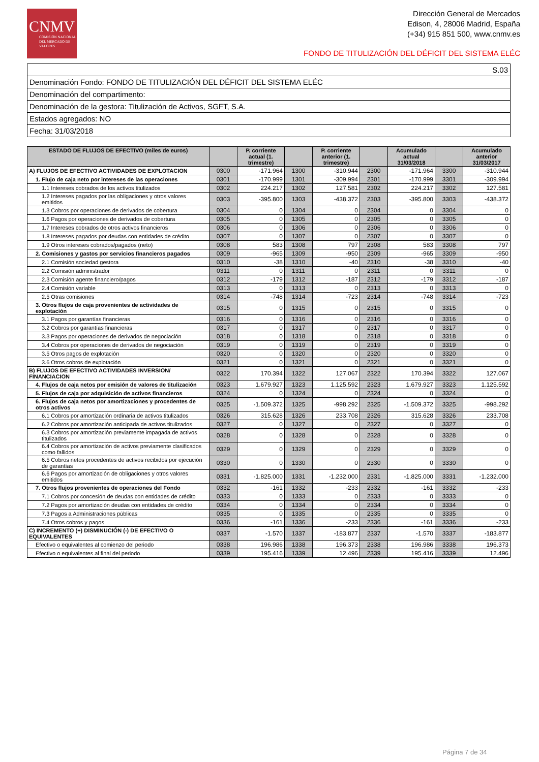CNMV
COMISIÓN NACIONAL DEL MERCADO DE VALORES
Dirección General de Mercados
Edison, 4, 28006 Madrid, España
(+34) 915 851 500, www.cnmv.es
FONDO DE TITULIZACIÓN DEL DÉFICIT DEL SISTEMA ELÉC
| S.03 |
| Denominación Fondo: FONDO DE TITULIZACIÓN DEL DÉFICIT DEL SISTEMA ELÉC |
| Denominación del compartimento: |
| Denominación de la gestora: Titulización de Activos, SGFT, S.A. |
| Estados agregados: NO |
| Fecha: 31/03/2018 |
| ESTADO DE FLUJOS DE EFECTIVO (miles de euros) | | P. corriente actual (1. trimestre) | | P. corriente anterior (1. trimestre) | | Acumulado actual 31/03/2018 | | Acumulado anterior 31/03/2017 |
| --- | --- | --- | --- | --- | --- | --- | --- | --- |
| A) FLUJOS DE EFECTIVO ACTIVIDADES DE EXPLOTACION | 0300 | -171.964 | 1300 | -310.944 | 2300 | -171.964 | 3300 | -310.944 |
| 1. Flujo de caja neto por intereses de las operaciones | 0301 | -170.999 | 1301 | -309.994 | 2301 | -170.999 | 3301 | -309.994 |
| 1.1 Intereses cobrados de los activos titulizados | 0302 | 224.217 | 1302 | 127.581 | 2302 | 224.217 | 3302 | 127.581 |
| 1.2 Intereses pagados por las obligaciones y otros valores emitidos | 0303 | -395.800 | 1303 | -438.372 | 2303 | -395.800 | 3303 | -438.372 |
| 1.3 Cobros por operaciones de derivados de cobertura | 0304 | 0 | 1304 | 0 | 2304 | 0 | 3304 | 0 |
| 1.6 Pagos por operaciones de derivados de cobertura | 0305 | 0 | 1305 | 0 | 2305 | 0 | 3305 | 0 |
| 1.7 Intereses cobrados de otros activos financieros | 0306 | 0 | 1306 | 0 | 2306 | 0 | 3306 | 0 |
| 1.8 Intereses pagados por deudas con entidades de crédito | 0307 | 0 | 1307 | 0 | 2307 | 0 | 3307 | 0 |
| 1.9 Otros intereses cobrados/pagados (neto) | 0308 | 583 | 1308 | 797 | 2308 | 583 | 3308 | 797 |
| 2. Comisiones y gastos por servicios financieros pagados | 0309 | -965 | 1309 | -950 | 2309 | -965 | 3309 | -950 |
| 2.1 Comisión sociedad gestora | 0310 | -38 | 1310 | -40 | 2310 | -38 | 3310 | -40 |
| 2.2 Comisión administrador | 0311 | 0 | 1311 | 0 | 2311 | 0 | 3311 | 0 |
| 2.3 Comisión agente financiero/pagos | 0312 | -179 | 1312 | -187 | 2312 | -179 | 3312 | -187 |
| 2.4 Comisión variable | 0313 | 0 | 1313 | 0 | 2313 | 0 | 3313 | 0 |
| 2.5 Otras comisiones | 0314 | -748 | 1314 | -723 | 2314 | -748 | 3314 | -723 |
| 3. Otros flujos de caja provenientes de actividades de explotación | 0315 | 0 | 1315 | 0 | 2315 | 0 | 3315 | 0 |
| 3.1 Pagos por garantías financieras | 0316 | 0 | 1316 | 0 | 2316 | 0 | 3316 | 0 |
| 3.2 Cobros por garantías financieras | 0317 | 0 | 1317 | 0 | 2317 | 0 | 3317 | 0 |
| 3.3 Pagos por operaciones de derivados de negociación | 0318 | 0 | 1318 | 0 | 2318 | 0 | 3318 | 0 |
| 3.4 Cobros por operaciones de derivados de negociación | 0319 | 0 | 1319 | 0 | 2319 | 0 | 3319 | 0 |
| 3.5 Otros pagos de explotación | 0320 | 0 | 1320 | 0 | 2320 | 0 | 3320 | 0 |
| 3.6 Otros cobros de explotación | 0321 | 0 | 1321 | 0 | 2321 | 0 | 3321 | 0 |
| B) FLUJOS DE EFECTIVO ACTIVIDADES INVERSION/ FINANCIACION | 0322 | 170.394 | 1322 | 127.067 | 2322 | 170.394 | 3322 | 127.067 |
| 4. Flujos de caja netos por emisión de valores de titulización | 0323 | 1.679.927 | 1323 | 1.125.592 | 2323 | 1.679.927 | 3323 | 1.125.592 |
| 5. Flujos de caja por adquisición de activos financieros | 0324 | 0 | 1324 | 0 | 2324 | 0 | 3324 | 0 |
| 6. Flujos de caja netos por amortizaciones y procedentes de otros activos | 0325 | -1.509.372 | 1325 | -998.292 | 2325 | -1.509.372 | 3325 | -998.292 |
| 6.1 Cobros por amortización ordinaria de activos titulizados | 0326 | 315.628 | 1326 | 233.708 | 2326 | 315.628 | 3326 | 233.708 |
| 6.2 Cobros por amortización anticipada de activos titulizados | 0327 | 0 | 1327 | 0 | 2327 | 0 | 3327 | 0 |
| 6.3 Cobros por amortización previamente impagada de activos titulizados | 0328 | 0 | 1328 | 0 | 2328 | 0 | 3328 | 0 |
| 6.4 Cobros por amortización de activos previamente clasificados como fallidos | 0329 | 0 | 1329 | 0 | 2329 | 0 | 3329 | 0 |
| 6.5 Cobros netos procedentes de activos recibidos por ejecución de garantías | 0330 | 0 | 1330 | 0 | 2330 | 0 | 3330 | 0 |
| 6.6 Pagos por amortización de obligaciones y otros valores emitidos | 0331 | -1.825.000 | 1331 | -1.232.000 | 2331 | -1.825.000 | 3331 | -1.232.000 |
| 7. Otros flujos provenientes de operaciones del Fondo | 0332 | -161 | 1332 | -233 | 2332 | -161 | 3332 | -233 |
| 7.1 Cobros por concesión de deudas con entidades de crédito | 0333 | 0 | 1333 | 0 | 2333 | 0 | 3333 | 0 |
| 7.2 Pagos por amortización deudas con entidades de crédito | 0334 | 0 | 1334 | 0 | 2334 | 0 | 3334 | 0 |
| 7.3 Pagos a Administraciones públicas | 0335 | 0 | 1335 | 0 | 2335 | 0 | 3335 | 0 |
| 7.4 Otros cobros y pagos | 0336 | -161 | 1336 | -233 | 2336 | -161 | 3336 | -233 |
| C) INCREMENTO (+) DISMINUCIÓN (-) DE EFECTIVO O EQUIVALENTES | 0337 | -1.570 | 1337 | -183.877 | 2337 | -1.570 | 3337 | -183.877 |
| Efectivo o equivalentes al comienzo del periodo | 0338 | 196.986 | 1338 | 196.373 | 2338 | 196.986 | 3338 | 196.373 |
| Efectivo o equivalentes al final del periodo | 0339 | 195.416 | 1339 | 12.496 | 2339 | 195.416 | 3339 | 12.496 |
Página 7 de 34